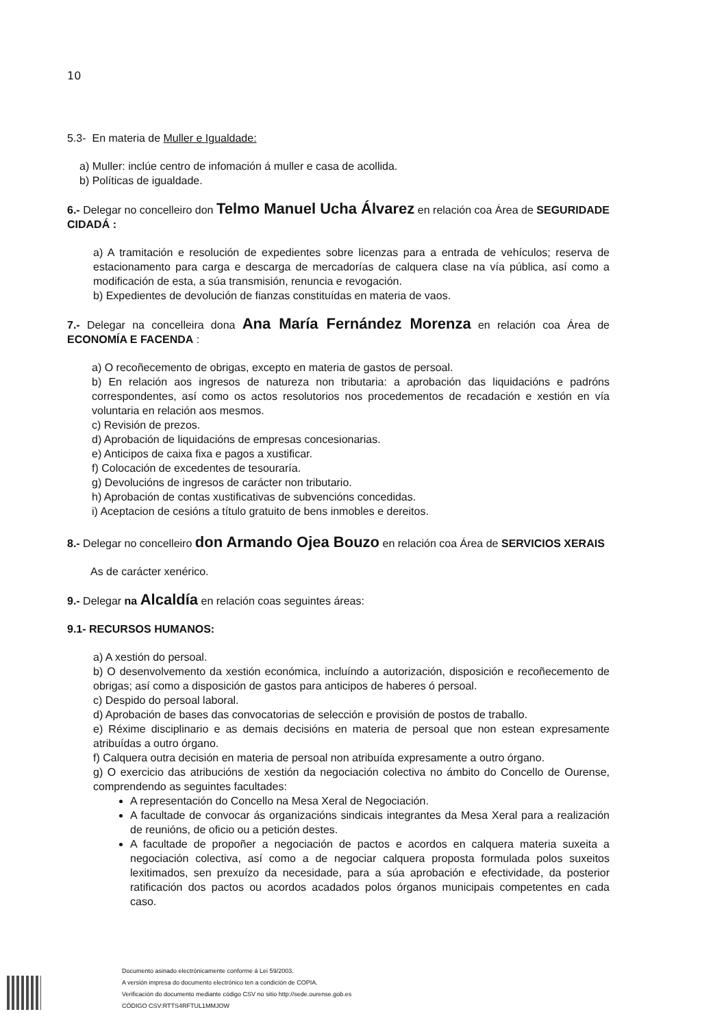10
5.3- En materia de Muller e Igualdade:
a) Muller: inclúe centro de infomación á muller e casa de acollida.
b) Políticas de igualdade.
6.- Delegar no concelleiro don Telmo Manuel Ucha Álvarez en relación coa Área de SEGURIDADE CIDADÁ :
a) A tramitación e resolución de expedientes sobre licenzas para a entrada de vehículos; reserva de estacionamento para carga e descarga de mercadorías de calquera clase na vía pública, así como a modificación de esta, a súa transmisión, renuncia e revogación.
b) Expedientes de devolución de fianzas constituídas en materia de vaos.
7.- Delegar na concelleira dona Ana María Fernández Morenza en relación coa Área de ECONOMÍA E FACENDA :
a) O recoñecemento de obrigas, excepto en materia de gastos de persoal.
b) En relación aos ingresos de natureza non tributaria: a aprobación das liquidacións e padróns correspondentes, así como os actos resolutorios nos procedementos de recadación e xestión en vía voluntaria en relación aos mesmos.
c) Revisión de prezos.
d) Aprobación de liquidacións de empresas concesionarias.
e) Anticipos de caixa fixa e pagos a xustificar.
f) Colocación de excedentes de tesouraría.
g) Devolucións de ingresos de carácter non tributario.
h) Aprobación de contas xustificativas de subvencións concedidas.
i) Aceptacion de cesións a título gratuito de bens inmobles e dereitos.
8.- Delegar no concelleiro don Armando Ojea Bouzo en relación coa Área de SERVICIOS XERAIS
As de carácter xenérico.
9.- Delegar na Alcaldía en relación coas seguintes áreas:
9.1- RECURSOS HUMANOS:
a) A xestión do persoal.
b) O desenvolvemento da xestión económica, incluíndo a autorización, disposición e recoñecemento de obrigas; así como a disposición de gastos para anticipos de haberes ó persoal.
c) Despido do persoal laboral.
d) Aprobación de bases das convocatorias de selección e provisión de postos de traballo.
e) Réxime disciplinario e as demais decisións en materia de persoal que non estean expresamente atribuídas a outro órgano.
f) Calquera outra decisión en materia de persoal non atribuída expresamente a outro órgano.
g) O exercicio das atribucións de xestión da negociación colectiva no ámbito do Concello de Ourense, comprendendo as seguintes facultades:
A representación do Concello na Mesa Xeral de Negociación.
A facultade de convocar ás organizacións sindicais integrantes da Mesa Xeral para a realización de reunións, de oficio ou a petición destes.
A facultade de propoñer a negociación de pactos e acordos en calquera materia suxeita a negociación colectiva, así como a de negociar calquera proposta formulada polos suxeitos lexitimados, sen prexuízo da necesidade, para a súa aprobación e efectividade, da posterior ratificación dos pactos ou acordos acadados polos órganos municipais competentes en cada caso.
Documento asinado electrónicamente conforme á Lei 59/2003.
A versión impresa do documento electrónico ten a condición de COPIA.
Verificación do documento mediante código CSV no sitio http://sede.ourense.gob.es
CÓDIGO CSV:RTTS4RFTUL1MMJOW